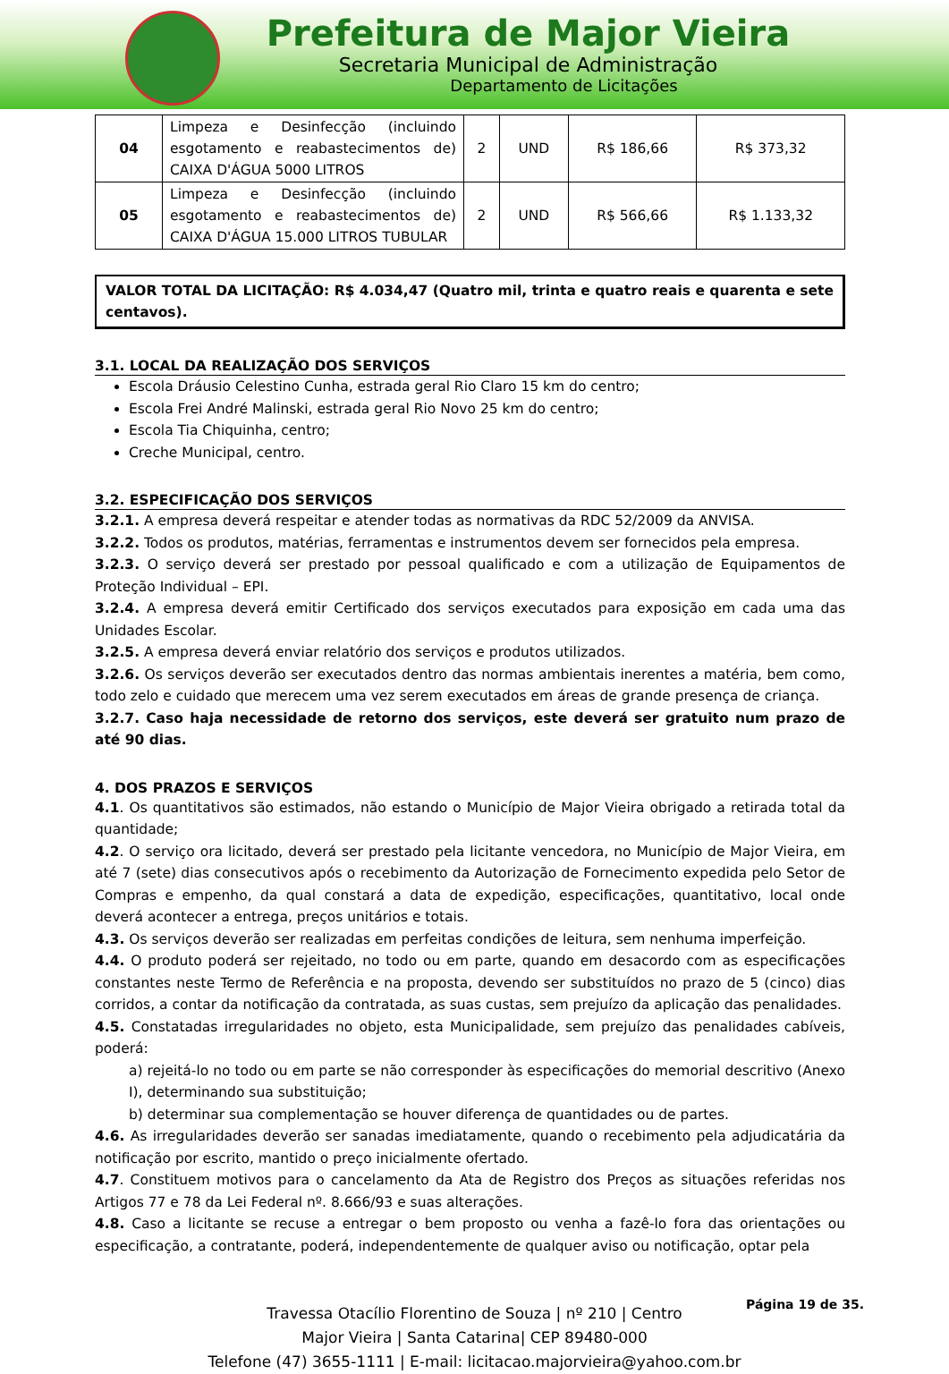Prefeitura de Major Vieira
Secretaria Municipal de Administração
Departamento de Licitações
| 04 | Limpeza e Desinfecção (incluindo esgotamento e reabastecimentos de) CAIXA D'ÁGUA 5000 LITROS | 2 | UND | R$ 186,66 | R$ 373,32 |
| 05 | Limpeza e Desinfecção (incluindo esgotamento e reabastecimentos de) CAIXA D'ÁGUA 15.000 LITROS TUBULAR | 2 | UND | R$ 566,66 | R$ 1.133,32 |
VALOR TOTAL DA LICITAÇÃO: R$ 4.034,47 (Quatro mil, trinta e quatro reais e quarenta e sete centavos).
3.1. LOCAL DA REALIZAÇÃO DOS SERVIÇOS
Escola Dráusio Celestino Cunha, estrada geral Rio Claro 15 km do centro;
Escola Frei André Malinski, estrada geral Rio Novo 25 km do centro;
Escola Tia Chiquinha, centro;
Creche Municipal, centro.
3.2. ESPECIFICAÇÃO DOS SERVIÇOS
3.2.1. A empresa deverá respeitar e atender todas as normativas da RDC 52/2009 da ANVISA.
3.2.2. Todos os produtos, matérias, ferramentas e instrumentos devem ser fornecidos pela empresa.
3.2.3. O serviço deverá ser prestado por pessoal qualificado e com a utilização de Equipamentos de Proteção Individual – EPI.
3.2.4. A empresa deverá emitir Certificado dos serviços executados para exposição em cada uma das Unidades Escolar.
3.2.5. A empresa deverá enviar relatório dos serviços e produtos utilizados.
3.2.6. Os serviços deverão ser executados dentro das normas ambientais inerentes a matéria, bem como, todo zelo e cuidado que merecem uma vez serem executados em áreas de grande presença de criança.
3.2.7. Caso haja necessidade de retorno dos serviços, este deverá ser gratuito num prazo de até 90 dias.
4. DOS PRAZOS E SERVIÇOS
4.1. Os quantitativos são estimados, não estando o Município de Major Vieira obrigado a retirada total da quantidade;
4.2. O serviço ora licitado, deverá ser prestado pela licitante vencedora, no Município de Major Vieira, em até 7 (sete) dias consecutivos após o recebimento da Autorização de Fornecimento expedida pelo Setor de Compras e empenho, da qual constará a data de expedição, especificações, quantitativo, local onde deverá acontecer a entrega, preços unitários e totais.
4.3. Os serviços deverão ser realizadas em perfeitas condições de leitura, sem nenhuma imperfeição.
4.4. O produto poderá ser rejeitado, no todo ou em parte, quando em desacordo com as especificações constantes neste Termo de Referência e na proposta, devendo ser substituídos no prazo de 5 (cinco) dias corridos, a contar da notificação da contratada, as suas custas, sem prejuízo da aplicação das penalidades.
4.5. Constatadas irregularidades no objeto, esta Municipalidade, sem prejuízo das penalidades cabíveis, poderá:
a) rejeitá-lo no todo ou em parte se não corresponder às especificações do memorial descritivo (Anexo I), determinando sua substituição;
b) determinar sua complementação se houver diferença de quantidades ou de partes.
4.6. As irregularidades deverão ser sanadas imediatamente, quando o recebimento pela adjudicatária da notificação por escrito, mantido o preço inicialmente ofertado.
4.7. Constituem motivos para o cancelamento da Ata de Registro dos Preços as situações referidas nos Artigos 77 e 78 da Lei Federal nº. 8.666/93 e suas alterações.
4.8. Caso a licitante se recuse a entregar o bem proposto ou venha a fazê-lo fora das orientações ou especificação, a contratante, poderá, independentemente de qualquer aviso ou notificação, optar pela
Página 19 de 35.
Travessa Otacílio Florentino de Souza | nº 210 | Centro
Major Vieira | Santa Catarina| CEP 89480-000
Telefone (47) 3655-1111 | E-mail: licitacao.majorvieira@yahoo.com.br